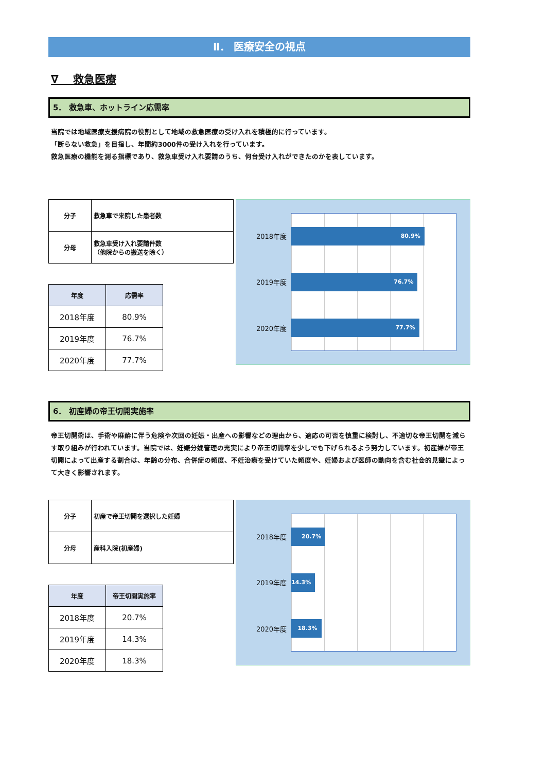Ⅱ． 医療安全の視点
∇　 救急医療
5． 救急車、ホットライン応需率
当院では地域医療支援病院の役割として地域の救急医療の受け入れを積極的に行っています。
「断らない救急」を目指し、年間約3000件の受け入れを行っています。
救急医療の機能を測る指標であり、救急車受け入れ要請のうち、何台受け入れができたのかを表しています。
| 分子 | 救急車で来院した患者数 |
| 分母 | 救急車受け入れ要請件数 （他院からの搬送を除く） |
| 年度 | 応需率 |
| --- | --- |
| 2018年度 | 80.9% |
| 2019年度 | 76.7% |
| 2020年度 | 77.7% |
2018年度
2019年度
2020年度
80.9%
76.7%
77.7%
6． 初産婦の帝王切開実施率
帝王切開術は、手術や麻酔に伴う危険や次回の妊娠・出産への影響などの理由から、適応の可否を慎重に検討し、不適切な帝王切開を減らす取り組みが行われています。当院では、妊娠分娩管理の充実により帝王切開率を少しでも下げられるよう努力しています。初産婦が帝王切開によって出産する割合は、年齢の分布、合併症の頻度、不妊治療を受けていた頻度や、妊婦および医師の動向を含む社会的見識によって大きく影響されます。
| 分子 | 初産で帝王切開を選択した妊婦 |
| 分母 | 産科入院(初産婦) |
| 年度 | 帝王切開実施率 |
| --- | --- |
| 2018年度 | 20.7% |
| 2019年度 | 14.3% |
| 2020年度 | 18.3% |
2018年度
2019年度
2020年度
20.7%
14.3%
18.3%